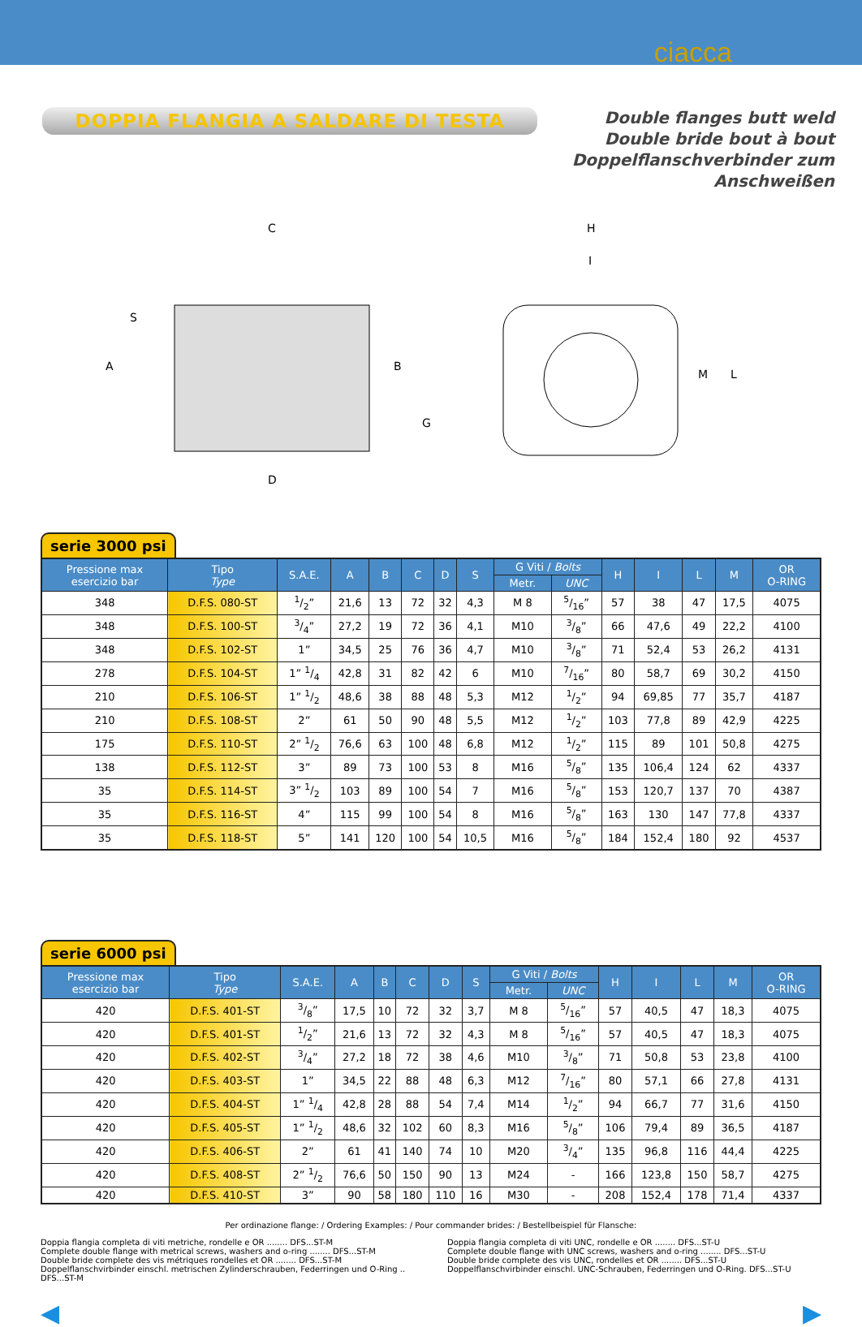ciacca
DOPPIA FLANGIA A SALDARE DI TESTA
Double flanges butt weld
Double bride bout à bout
Doppelflanschverbinder zum Anschweißen
C
H
A
B
G
D
S
I
M
L
serie 3000 psi
| Pressione max esercizio bar | Tipo Type | S.A.E. | A | B | C | D | S | G Viti / Bolts | | H | I | L | M | OR O-RING |
| --- | --- | --- | --- | --- | --- | --- | --- | --- | --- | --- | --- | --- | --- | --- |
| | | | | | | | | Metr. | UNC | | | | | |
| 348 | D.F.S. 080-ST | 1/2” | 21,6 | 13 | 72 | 32 | 4,3 | M 8 | 5/16” | 57 | 38 | 47 | 17,5 | 4075 |
| 348 | D.F.S. 100-ST | 3/4” | 27,2 | 19 | 72 | 36 | 4,1 | M10 | 3/8” | 66 | 47,6 | 49 | 22,2 | 4100 |
| 348 | D.F.S. 102-ST | 1” | 34,5 | 25 | 76 | 36 | 4,7 | M10 | 3/8” | 71 | 52,4 | 53 | 26,2 | 4131 |
| 278 | D.F.S. 104-ST | 1” 1/4 | 42,8 | 31 | 82 | 42 | 6 | M10 | 7/16” | 80 | 58,7 | 69 | 30,2 | 4150 |
| 210 | D.F.S. 106-ST | 1” 1/2 | 48,6 | 38 | 88 | 48 | 5,3 | M12 | 1/2” | 94 | 69,85 | 77 | 35,7 | 4187 |
| 210 | D.F.S. 108-ST | 2” | 61 | 50 | 90 | 48 | 5,5 | M12 | 1/2” | 103 | 77,8 | 89 | 42,9 | 4225 |
| 175 | D.F.S. 110-ST | 2” 1/2 | 76,6 | 63 | 100 | 48 | 6,8 | M12 | 1/2” | 115 | 89 | 101 | 50,8 | 4275 |
| 138 | D.F.S. 112-ST | 3” | 89 | 73 | 100 | 53 | 8 | M16 | 5/8” | 135 | 106,4 | 124 | 62 | 4337 |
| 35 | D.F.S. 114-ST | 3” 1/2 | 103 | 89 | 100 | 54 | 7 | M16 | 5/8” | 153 | 120,7 | 137 | 70 | 4387 |
| 35 | D.F.S. 116-ST | 4” | 115 | 99 | 100 | 54 | 8 | M16 | 5/8” | 163 | 130 | 147 | 77,8 | 4337 |
| 35 | D.F.S. 118-ST | 5” | 141 | 120 | 100 | 54 | 10,5 | M16 | 5/8” | 184 | 152,4 | 180 | 92 | 4537 |
serie 6000 psi
| Pressione max esercizio bar | Tipo Type | S.A.E. | A | B | C | D | S | G Viti / Bolts | | H | I | L | M | OR O-RING |
| --- | --- | --- | --- | --- | --- | --- | --- | --- | --- | --- | --- | --- | --- | --- |
| | | | | | | | | Metr. | UNC | | | | | |
| 420 | D.F.S. 401-ST | 3/8” | 17,5 | 10 | 72 | 32 | 3,7 | M 8 | 5/16” | 57 | 40,5 | 47 | 18,3 | 4075 |
| 420 | D.F.S. 401-ST | 1/2” | 21,6 | 13 | 72 | 32 | 4,3 | M 8 | 5/16” | 57 | 40,5 | 47 | 18,3 | 4075 |
| 420 | D.F.S. 402-ST | 3/4” | 27,2 | 18 | 72 | 38 | 4,6 | M10 | 3/8” | 71 | 50,8 | 53 | 23,8 | 4100 |
| 420 | D.F.S. 403-ST | 1” | 34,5 | 22 | 88 | 48 | 6,3 | M12 | 7/16” | 80 | 57,1 | 66 | 27,8 | 4131 |
| 420 | D.F.S. 404-ST | 1” 1/4 | 42,8 | 28 | 88 | 54 | 7,4 | M14 | 1/2” | 94 | 66,7 | 77 | 31,6 | 4150 |
| 420 | D.F.S. 405-ST | 1” 1/2 | 48,6 | 32 | 102 | 60 | 8,3 | M16 | 5/8” | 106 | 79,4 | 89 | 36,5 | 4187 |
| 420 | D.F.S. 406-ST | 2” | 61 | 41 | 140 | 74 | 10 | M20 | 3/4” | 135 | 96,8 | 116 | 44,4 | 4225 |
| 420 | D.F.S. 408-ST | 2” 1/2 | 76,6 | 50 | 150 | 90 | 13 | M24 | - | 166 | 123,8 | 150 | 58,7 | 4275 |
| 420 | D.F.S. 410-ST | 3” | 90 | 58 | 180 | 110 | 16 | M30 | - | 208 | 152,4 | 178 | 71,4 | 4337 |
Per ordinazione flange: / Ordering Examples: / Pour commander brides: / Bestellbeispiel für Flansche:
Doppia flangia completa di viti metriche, rondelle e OR ........ DFS...ST-M
Complete double flange with metrical screws, washers and o-ring ........ DFS...ST-M
Double bride complete des vis métriques rondelles et OR ........ DFS...ST-M
Doppelflanschvirbinder einschl. metrischen Zylinderschrauben, Federringen und O-Ring .. DFS...ST-M
Doppia flangia completa di viti UNC, rondelle e OR ........ DFS...ST-U
Complete double flange with UNC screws, washers and o-ring ........ DFS...ST-U
Double bride complete des vis UNC, rondelles et OR ........ DFS...ST-U
Doppelflanschvirbinder einschl. UNC-Schrauben, Federringen und O-Ring. DFS...ST-U
◀ ▶